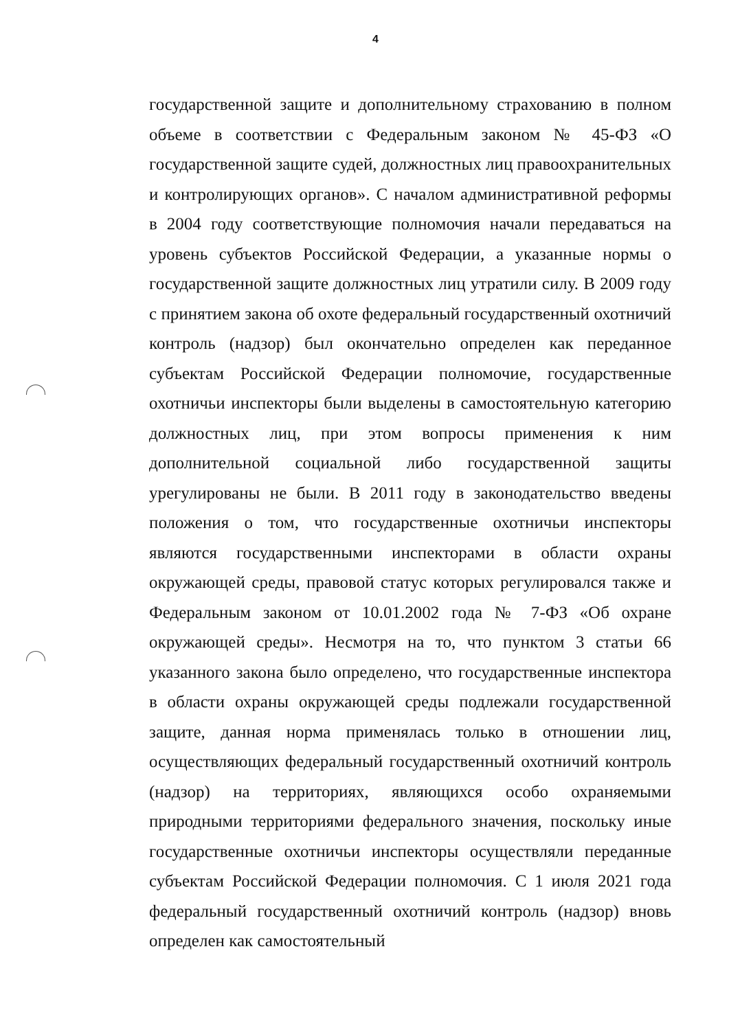4
государственной защите и дополнительному страхованию в полном объеме в соответствии с Федеральным законом № 45-ФЗ «О государственной защите судей, должностных лиц правоохранительных и контролирующих органов». С началом административной реформы в 2004 году соответствующие полномочия начали передаваться на уровень субъектов Российской Федерации, а указанные нормы о государственной защите должностных лиц утратили силу. В 2009 году с принятием закона об охоте федеральный государственный охотничий контроль (надзор) был окончательно определен как переданное субъектам Российской Федерации полномочие, государственные охотничьи инспекторы были выделены в самостоятельную категорию должностных лиц, при этом вопросы применения к ним дополнительной социальной либо государственной защиты урегулированы не были. В 2011 году в законодательство введены положения о том, что государственные охотничьи инспекторы являются государственными инспекторами в области охраны окружающей среды, правовой статус которых регулировался также и Федеральным законом от 10.01.2002 года № 7-ФЗ «Об охране окружающей среды». Несмотря на то, что пунктом 3 статьи 66 указанного закона было определено, что государственные инспектора в области охраны окружающей среды подлежали государственной защите, данная норма применялась только в отношении лиц, осуществляющих федеральный государственный охотничий контроль (надзор) на территориях, являющихся особо охраняемыми природными территориями федерального значения, поскольку иные государственные охотничьи инспекторы осуществляли переданные субъектам Российской Федерации полномочия. С 1 июля 2021 года федеральный государственный охотничий контроль (надзор) вновь определен как самостоятельный